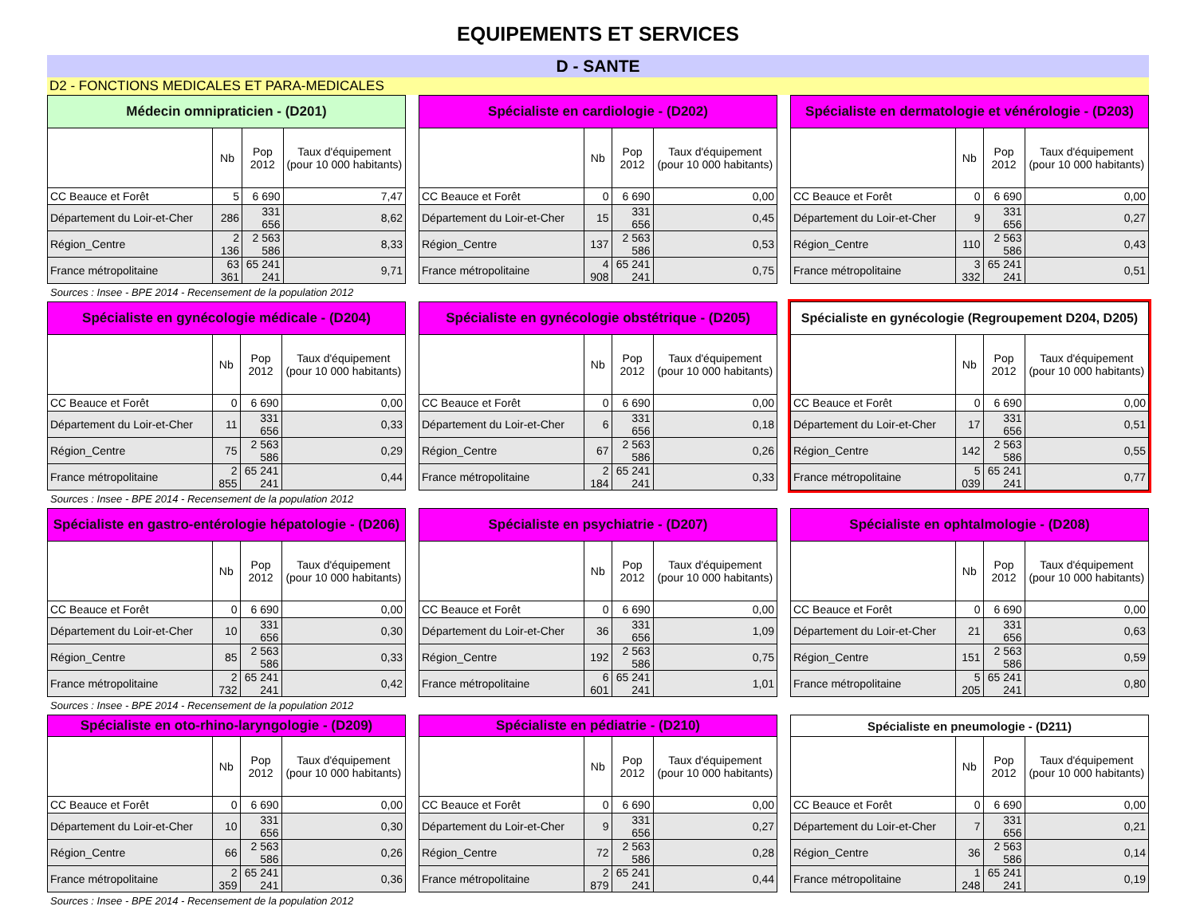EQUIPEMENTS ET SERVICES
D - SANTE
D2 - FONCTIONS MEDICALES ET PARA-MEDICALES
| Médecin omnipraticien - (D201) | | | |
| --- | --- | --- | --- |
| | Nb | Pop 2012 | Taux d'équipement (pour 10 000 habitants) |
| CC Beauce et Forêt | 5 | 6 690 | 7,47 |
| Département du Loir-et-Cher | 286 | 331 656 | 8,62 |
| Région_Centre | 2 136 | 2 563 586 | 8,33 |
| France métropolitaine | 63 361 | 65 241 241 | 9,71 |
| Spécialiste en cardiologie - (D202) | | | |
| --- | --- | --- | --- |
| | Nb | Pop 2012 | Taux d'équipement (pour 10 000 habitants) |
| CC Beauce et Forêt | 0 | 6 690 | 0,00 |
| Département du Loir-et-Cher | 15 | 331 656 | 0,45 |
| Région_Centre | 137 | 2 563 586 | 0,53 |
| France métropolitaine | 4 908 | 65 241 241 | 0,75 |
| Spécialiste en dermatologie et vénérologie - (D203) | | | |
| --- | --- | --- | --- |
| | Nb | Pop 2012 | Taux d'équipement (pour 10 000 habitants) |
| CC Beauce et Forêt | 0 | 6 690 | 0,00 |
| Département du Loir-et-Cher | 9 | 331 656 | 0,27 |
| Région_Centre | 110 | 2 563 586 | 0,43 |
| France métropolitaine | 3 332 | 65 241 241 | 0,51 |
Sources : Insee - BPE 2014 - Recensement de la population 2012
| Spécialiste en gynécologie médicale - (D204) | | | |
| --- | --- | --- | --- |
| | Nb | Pop 2012 | Taux d'équipement (pour 10 000 habitants) |
| CC Beauce et Forêt | 0 | 6 690 | 0,00 |
| Département du Loir-et-Cher | 11 | 331 656 | 0,33 |
| Région_Centre | 75 | 2 563 586 | 0,29 |
| France métropolitaine | 2 855 | 65 241 241 | 0,44 |
| Spécialiste en gynécologie obstétrique - (D205) | | | |
| --- | --- | --- | --- |
| | Nb | Pop 2012 | Taux d'équipement (pour 10 000 habitants) |
| CC Beauce et Forêt | 0 | 6 690 | 0,00 |
| Département du Loir-et-Cher | 6 | 331 656 | 0,18 |
| Région_Centre | 67 | 2 563 586 | 0,26 |
| France métropolitaine | 2 184 | 65 241 241 | 0,33 |
| Spécialiste en gynécologie (Regroupement D204, D205) | | | |
| --- | --- | --- | --- |
| | Nb | Pop 2012 | Taux d'équipement (pour 10 000 habitants) |
| CC Beauce et Forêt | 0 | 6 690 | 0,00 |
| Département du Loir-et-Cher | 17 | 331 656 | 0,51 |
| Région_Centre | 142 | 2 563 586 | 0,55 |
| France métropolitaine | 5 039 | 65 241 241 | 0,77 |
Sources : Insee - BPE 2014 - Recensement de la population 2012
| Spécialiste en gastro-entérologie hépatologie - (D206) | | | |
| --- | --- | --- | --- |
| | Nb | Pop 2012 | Taux d'équipement (pour 10 000 habitants) |
| CC Beauce et Forêt | 0 | 6 690 | 0,00 |
| Département du Loir-et-Cher | 10 | 331 656 | 0,30 |
| Région_Centre | 85 | 2 563 586 | 0,33 |
| France métropolitaine | 2 732 | 65 241 241 | 0,42 |
| Spécialiste en psychiatrie - (D207) | | | |
| --- | --- | --- | --- |
| | Nb | Pop 2012 | Taux d'équipement (pour 10 000 habitants) |
| CC Beauce et Forêt | 0 | 6 690 | 0,00 |
| Département du Loir-et-Cher | 36 | 331 656 | 1,09 |
| Région_Centre | 192 | 2 563 586 | 0,75 |
| France métropolitaine | 6 601 | 65 241 241 | 1,01 |
| Spécialiste en ophtalmologie - (D208) | | | |
| --- | --- | --- | --- |
| | Nb | Pop 2012 | Taux d'équipement (pour 10 000 habitants) |
| CC Beauce et Forêt | 0 | 6 690 | 0,00 |
| Département du Loir-et-Cher | 21 | 331 656 | 0,63 |
| Région_Centre | 151 | 2 563 586 | 0,59 |
| France métropolitaine | 5 205 | 65 241 241 | 0,80 |
Sources : Insee - BPE 2014 - Recensement de la population 2012
| Spécialiste en oto-rhino-laryngologie - (D209) | | | |
| --- | --- | --- | --- |
| | Nb | Pop 2012 | Taux d'équipement (pour 10 000 habitants) |
| CC Beauce et Forêt | 0 | 6 690 | 0,00 |
| Département du Loir-et-Cher | 10 | 331 656 | 0,30 |
| Région_Centre | 66 | 2 563 586 | 0,26 |
| France métropolitaine | 2 359 | 65 241 241 | 0,36 |
| Spécialiste en pédiatrie - (D210) | | | |
| --- | --- | --- | --- |
| | Nb | Pop 2012 | Taux d'équipement (pour 10 000 habitants) |
| CC Beauce et Forêt | 0 | 6 690 | 0,00 |
| Département du Loir-et-Cher | 9 | 331 656 | 0,27 |
| Région_Centre | 72 | 2 563 586 | 0,28 |
| France métropolitaine | 2 879 | 65 241 241 | 0,44 |
| Spécialiste en pneumologie - (D211) | | | |
| --- | --- | --- | --- |
| | Nb | Pop 2012 | Taux d'équipement (pour 10 000 habitants) |
| CC Beauce et Forêt | 0 | 6 690 | 0,00 |
| Département du Loir-et-Cher | 7 | 331 656 | 0,21 |
| Région_Centre | 36 | 2 563 586 | 0,14 |
| France métropolitaine | 1 248 | 65 241 241 | 0,19 |
Sources : Insee - BPE 2014 - Recensement de la population 2012